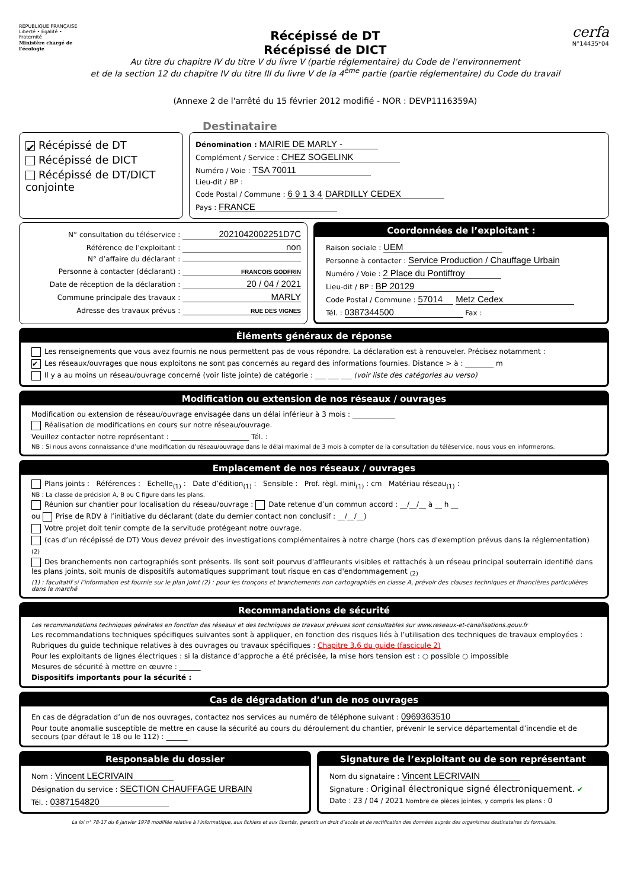RÉPUBLIQUE FRANÇAISE
Liberté • Égalité • Fraternité
Ministère chargé de l'écologie
Récépissé de DT
Récépissé de DICT
Au titre du chapitre IV du titre V du livre V (partie réglementaire) du Code de l’environnement
et de la section 12 du chapitre IV du titre III du livre V de la 4<sup>ème</sup> partie (partie réglementaire) du Code du travail
(Annexe 2 de l'arrêté du 15 février 2012 modifié - NOR : DEVP1116359A)
cerfa
N°14435*04
Destinataire
✔ Récépissé de DT
Récépissé de DICT
Récépissé de DT/DICT conjointe
Dénomination : MAIRIE DE MARLY -
Complément / Service : CHEZ SOGELINK
Numéro / Voie : TSA 70011
Lieu-dit / BP :
Code Postal / Commune : 6 9 1 3 4 DARDILLY CEDEX
Pays : FRANCE
N° consultation du téléservice : 2021042002251D7C
Référence de l’exploitant : non
N° d’affaire du déclarant :
Personne à contacter (déclarant) : FRANCOIS GODFRIN
Date de réception de la déclaration : 20 / 04 / 2021
Commune principale des travaux : MARLY
Adresse des travaux prévus : RUE DES VIGNES
Coordonnées de l’exploitant :
Raison sociale : UEM
Personne à contacter : Service Production / Chauffage Urbain
Numéro / Voie : 2 Place du Pontiffroy
Lieu-dit / BP : BP 20129
Code Postal / Commune : 57014 Metz Cedex
Tél. : 0387344500 Fax :
Éléments généraux de réponse
Les renseignements que vous avez fournis ne nous permettent pas de vous répondre. La déclaration est à renouveler. Précisez notamment :
✔ Les réseaux/ouvrages que nous exploitons ne sont pas concernés au regard des informations fournies. Distance > à : ________ m
Il y a au moins un réseau/ouvrage concerné (voir liste jointe) de catégorie : ___ ___ ___ (voir liste des catégories au verso)
Modification ou extension de nos réseaux / ouvrages
Modification ou extension de réseau/ouvrage envisagée dans un délai inférieur à 3 mois : ____________
Réalisation de modifications en cours sur notre réseau/ouvrage.
Veuillez contacter notre représentant : ______________________ Tél. :
NB : Si nous avons connaissance d’une modification du réseau/ouvrage dans le délai maximal de 3 mois à compter de la consultation du téléservice, nous vous en informerons.
Emplacement de nos réseaux / ouvrages
Plans joints : Références : Echelle<sub>(1)</sub> : Date d’édition<sub>(1)</sub> : Sensible : Prof. règl. mini<sub>(1)</sub> : cm Matériau réseau<sub>(1)</sub> :
NB : La classe de précision A, B ou C figure dans les plans.
Réunion sur chantier pour localisation du réseau/ouvrage : Date retenue d’un commun accord : __/__/__ à __ h __
ou Prise de RDV à l’initiative du déclarant (date du dernier contact non conclusif : __/__/__)
Votre projet doit tenir compte de la servitude protégeant notre ouvrage.
(cas d’un récépissé de DT) Vous devez prévoir des investigations complémentaires à notre charge (hors cas d'exemption prévus dans la réglementation) <sub>(2)</sub>
Des branchements non cartographiés sont présents. Ils sont soit pourvus d'affleurants visibles et rattachés à un réseau principal souterrain identifié dans les plans joints, soit munis de dispositifs automatiques supprimant tout risque en cas d'endommagement <sub>(2)</sub>
(1) : facultatif si l’information est fournie sur le plan joint (2) : pour les tronçons et branchements non cartographiés en classe A, prévoir des clauses techniques et financières particulières dans le marché
Recommandations de sécurité
Les recommandations techniques générales en fonction des réseaux et des techniques de travaux prévues sont consultables sur www.reseaux-et-canalisations.gouv.fr
Les recommandations techniques spécifiques suivantes sont à appliquer, en fonction des risques liés à l’utilisation des techniques de travaux employées :
Rubriques du guide technique relatives à des ouvrages ou travaux spécifiques : Chapitre 3.6 du guide (fascicule 2)
Pour les exploitants de lignes électriques : si la distance d’approche a été précisée, la mise hors tension est : ○ possible ○ impossible
Mesures de sécurité à mettre en œuvre : ______
Dispositifs importants pour la sécurité :
Cas de dégradation d’un de nos ouvrages
En cas de dégradation d’un de nos ouvrages, contactez nos services au numéro de téléphone suivant : 0969363510
Pour toute anomalie susceptible de mettre en cause la sécurité au cours du déroulement du chantier, prévenir le service départemental d’incendie et de secours (par défaut le 18 ou le 112) : ______
Responsable du dossier
Nom : Vincent LECRIVAIN
Désignation du service : SECTION CHAUFFAGE URBAIN
Tél. : 0387154820
Signature de l’exploitant ou de son représentant
Nom du signataire : Vincent LECRIVAIN
Signature : Original électronique signé électroniquement. ✔
Date : 23 / 04 / 2021 Nombre de pièces jointes, y compris les plans : 0
La loi n° 78-17 du 6 janvier 1978 modifiée relative à l’informatique, aux fichiers et aux libertés, garantit un droit d’accès et de rectification des données auprès des organismes destinataires du formulaire.